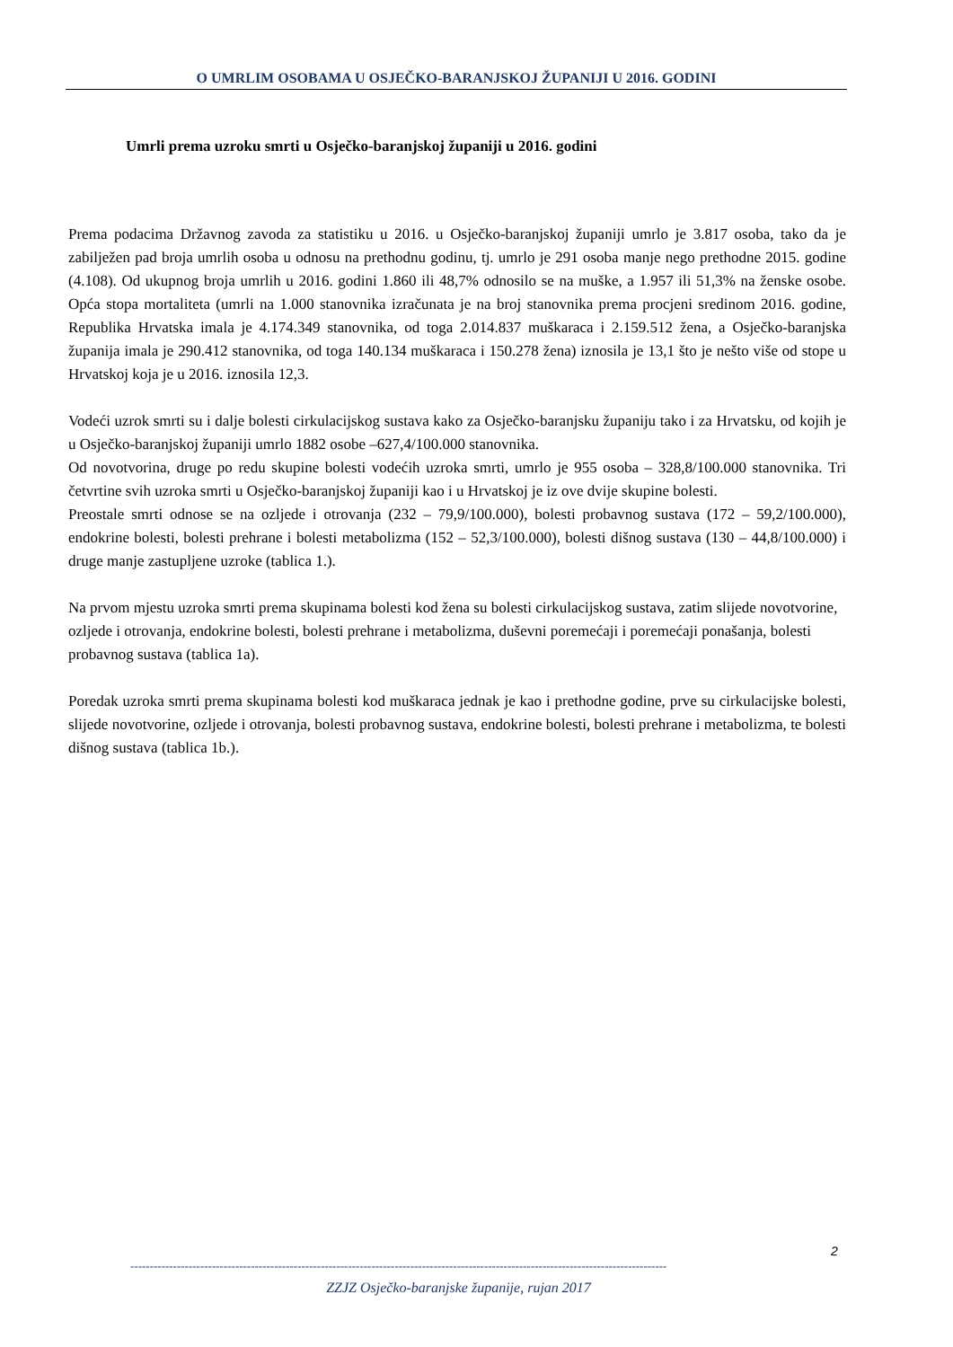O UMRLIM OSOBAMA U OSJEČKO-BARANJSKOJ ŽUPANIJI U 2016. GODINI
Umrli prema uzroku smrti u Osječko-baranjskoj županiji u 2016. godini
Prema podacima Državnog zavoda za statistiku u 2016. u Osječko-baranjskoj županiji umrlo je 3.817 osoba, tako da je zabilježen pad broja umrlih osoba u odnosu na prethodnu godinu, tj. umrlo je 291 osoba manje nego prethodne 2015. godine (4.108). Od ukupnog broja umrlih u 2016. godini 1.860 ili 48,7% odnosilo se na muške, a 1.957 ili 51,3% na ženske osobe. Opća stopa mortaliteta (umrli na 1.000 stanovnika izračunata je na broj stanovnika prema procjeni sredinom 2016. godine, Republika Hrvatska imala je 4.174.349 stanovnika, od toga 2.014.837 muškaraca i 2.159.512 žena, a Osječko-baranjska županija imala je 290.412 stanovnika, od toga 140.134 muškaraca i 150.278 žena) iznosila je 13,1 što je nešto više od stope u Hrvatskoj koja je u 2016. iznosila 12,3.
Vodeći uzrok smrti su i dalje bolesti cirkulacijskog sustava kako za Osječko-baranjsku županiju tako i za Hrvatsku, od kojih je u Osječko-baranjskoj županiji umrlo 1882 osobe –627,4/100.000 stanovnika.
Od novotvorina, druge po redu skupine bolesti vodećih uzroka smrti, umrlo je 955 osoba – 328,8/100.000 stanovnika. Tri četvrtine svih uzroka smrti u Osječko-baranjskoj županiji kao i u Hrvatskoj je iz ove dvije skupine bolesti.
Preostale smrti odnose se na ozljede i otrovanja (232 – 79,9/100.000), bolesti probavnog sustava (172 – 59,2/100.000), endokrine bolesti, bolesti prehrane i bolesti metabolizma (152 – 52,3/100.000), bolesti dišnog sustava (130 – 44,8/100.000) i druge manje zastupljene uzroke (tablica 1.).
Na prvom mjestu uzroka smrti prema skupinama bolesti kod žena su bolesti cirkulacijskog sustava, zatim slijede novotvorine, ozljede i otrovanja, endokrine bolesti, bolesti prehrane i metabolizma, duševni poremećaji i poremećaji ponašanja, bolesti probavnog sustava (tablica 1a).
Poredak uzroka smrti prema skupinama bolesti kod muškaraca jednak je kao i prethodne godine, prve su cirkulacijske bolesti, slijede novotvorine, ozljede i otrovanja, bolesti probavnog sustava, endokrine bolesti, bolesti prehrane i metabolizma, te bolesti dišnog sustava (tablica 1b.).
2
------------------------------------------------------------------------------------------------------------------------------------------
ZZJZ Osječko-baranjske županije, rujan 2017